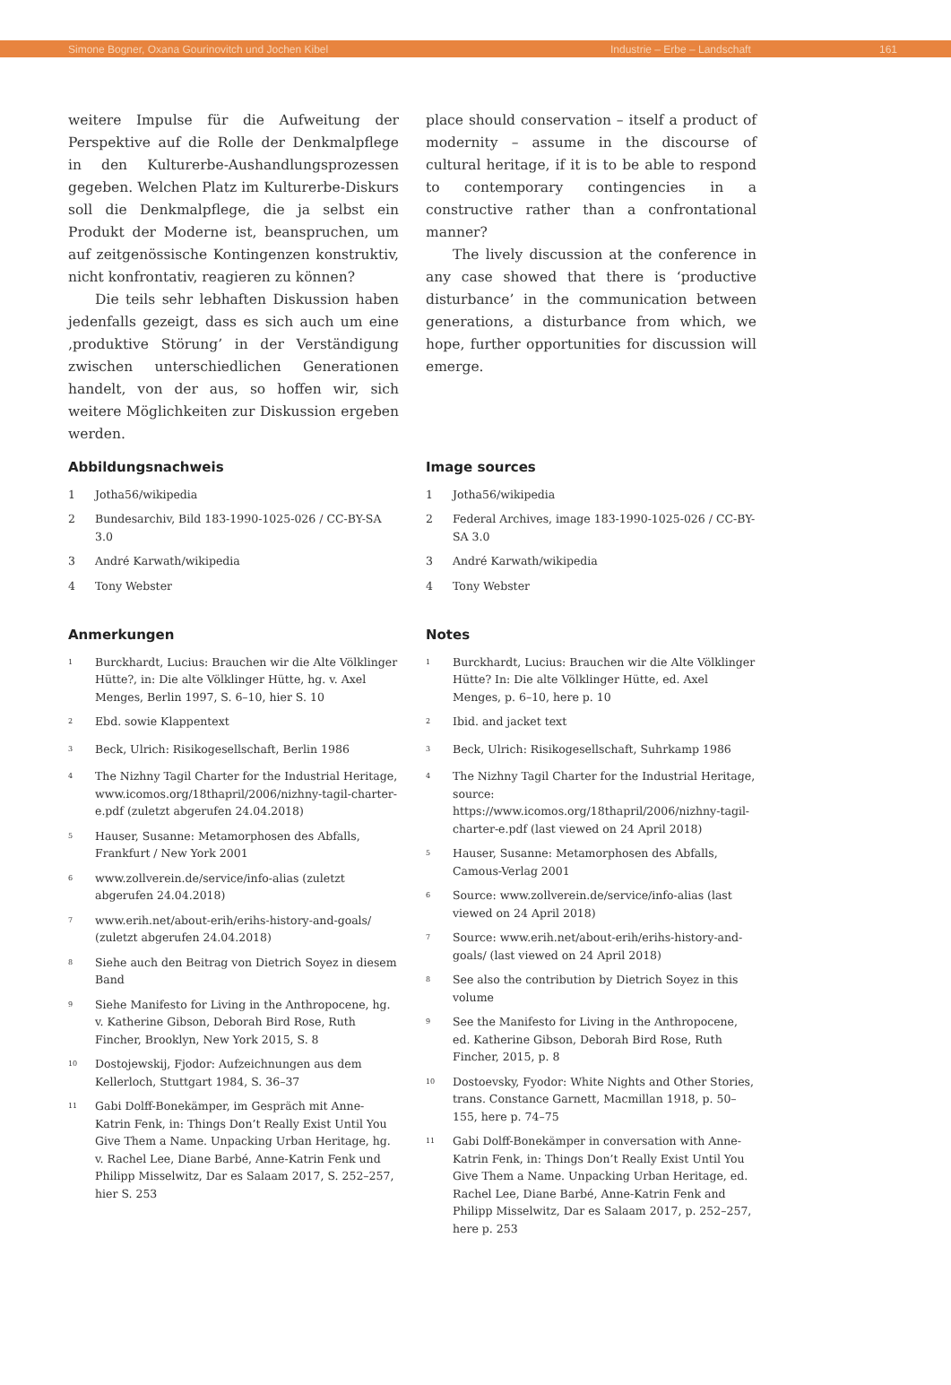Simone Bogner, Oxana Gourinovitch und Jochen Kibel Industrie – Erbe – Landschaft 161
weitere Impulse für die Aufweitung der Perspektive auf die Rolle der Denkmalpflege in den Kulturerbe-Aushandlungsprozessen gegeben. Welchen Platz im Kulturerbe-Diskurs soll die Denkmalpflege, die ja selbst ein Produkt der Moderne ist, beanspruchen, um auf zeitgenössische Kontingenzen konstruktiv, nicht konfrontativ, reagieren zu können?
Die teils sehr lebhaften Diskussion haben jedenfalls gezeigt, dass es sich auch um eine ‚produktive Störung’ in der Verständigung zwischen unterschiedlichen Generationen handelt, von der aus, so hoffen wir, sich weitere Möglichkeiten zur Diskussion ergeben werden.
place should conservation – itself a product of modernity – assume in the discourse of cultural heritage, if it is to be able to respond to contemporary contingencies in a constructive rather than a confrontational manner?
The lively discussion at the conference in any case showed that there is ‘productive disturbance’ in the communication between generations, a disturbance from which, we hope, further opportunities for discussion will emerge.
Abbildungsnachweis
1 Jotha56/wikipedia
2 Bundesarchiv, Bild 183-1990-1025-026 / CC-BY-SA 3.0
3 André Karwath/wikipedia
4 Tony Webster
Anmerkungen
<sup>1</sup> Burckhardt, Lucius: Brauchen wir die Alte Völklinger Hütte?, in: Die alte Völklinger Hütte, hg. v. Axel Menges, Berlin 1997, S. 6–10, hier S. 10
<sup>2</sup> Ebd. sowie Klappentext
<sup>3</sup> Beck, Ulrich: Risikogesellschaft, Berlin 1986
<sup>4</sup> The Nizhny Tagil Charter for the Industrial Heritage, www.icomos.org/18thapril/2006/nizhny-tagil-charter-e.pdf (zuletzt abgerufen 24.04.2018)
<sup>5</sup> Hauser, Susanne: Metamorphosen des Abfalls, Frankfurt / New York 2001
<sup>6</sup> www.zollverein.de/service/info-alias (zuletzt abgerufen 24.04.2018)
<sup>7</sup> www.erih.net/about-erih/erihs-history-and-goals/ (zuletzt abgerufen 24.04.2018)
<sup>8</sup> Siehe auch den Beitrag von Dietrich Soyez in diesem Band
<sup>9</sup> Siehe Manifesto for Living in the Anthropocene, hg. v. Katherine Gibson, Deborah Bird Rose, Ruth Fincher, Brooklyn, New York 2015, S. 8
<sup>10</sup> Dostojewskij, Fjodor: Aufzeichnungen aus dem Kellerloch, Stuttgart 1984, S. 36–37
<sup>11</sup> Gabi Dolff-Bonekämper, im Gespräch mit Anne-Katrin Fenk, in: Things Don’t Really Exist Until You Give Them a Name. Unpacking Urban Heritage, hg. v. Rachel Lee, Diane Barbé, Anne-Katrin Fenk und Philipp Misselwitz, Dar es Salaam 2017, S. 252–257, hier S. 253
Image sources
1 Jotha56/wikipedia
2 Federal Archives, image 183-1990-1025-026 / CC-BY-SA 3.0
3 André Karwath/wikipedia
4 Tony Webster
Notes
<sup>1</sup> Burckhardt, Lucius: Brauchen wir die Alte Völklinger Hütte? In: Die alte Völklinger Hütte, ed. Axel Menges, p. 6–10, here p. 10
<sup>2</sup> Ibid. and jacket text
<sup>3</sup> Beck, Ulrich: Risikogesellschaft, Suhrkamp 1986
<sup>4</sup> The Nizhny Tagil Charter for the Industrial Heritage, source: https://www.icomos.org/18thapril/2006/nizhny-tagil-charter-e.pdf (last viewed on 24 April 2018)
<sup>5</sup> Hauser, Susanne: Metamorphosen des Abfalls, Camous-Verlag 2001
<sup>6</sup> Source: www.zollverein.de/service/info-alias (last viewed on 24 April 2018)
<sup>7</sup> Source: www.erih.net/about-erih/erihs-history-and-goals/ (last viewed on 24 April 2018)
<sup>8</sup> See also the contribution by Dietrich Soyez in this volume
<sup>9</sup> See the Manifesto for Living in the Anthropocene, ed. Katherine Gibson, Deborah Bird Rose, Ruth Fincher, 2015, p. 8
<sup>10</sup> Dostoevsky, Fyodor: White Nights and Other Stories, trans. Constance Garnett, Macmillan 1918, p. 50–155, here p. 74–75
<sup>11</sup> Gabi Dolff-Bonekämper in conversation with Anne-Katrin Fenk, in: Things Don’t Really Exist Until You Give Them a Name. Unpacking Urban Heritage, ed. Rachel Lee, Diane Barbé, Anne-Katrin Fenk and Philipp Misselwitz, Dar es Salaam 2017, p. 252–257, here p. 253